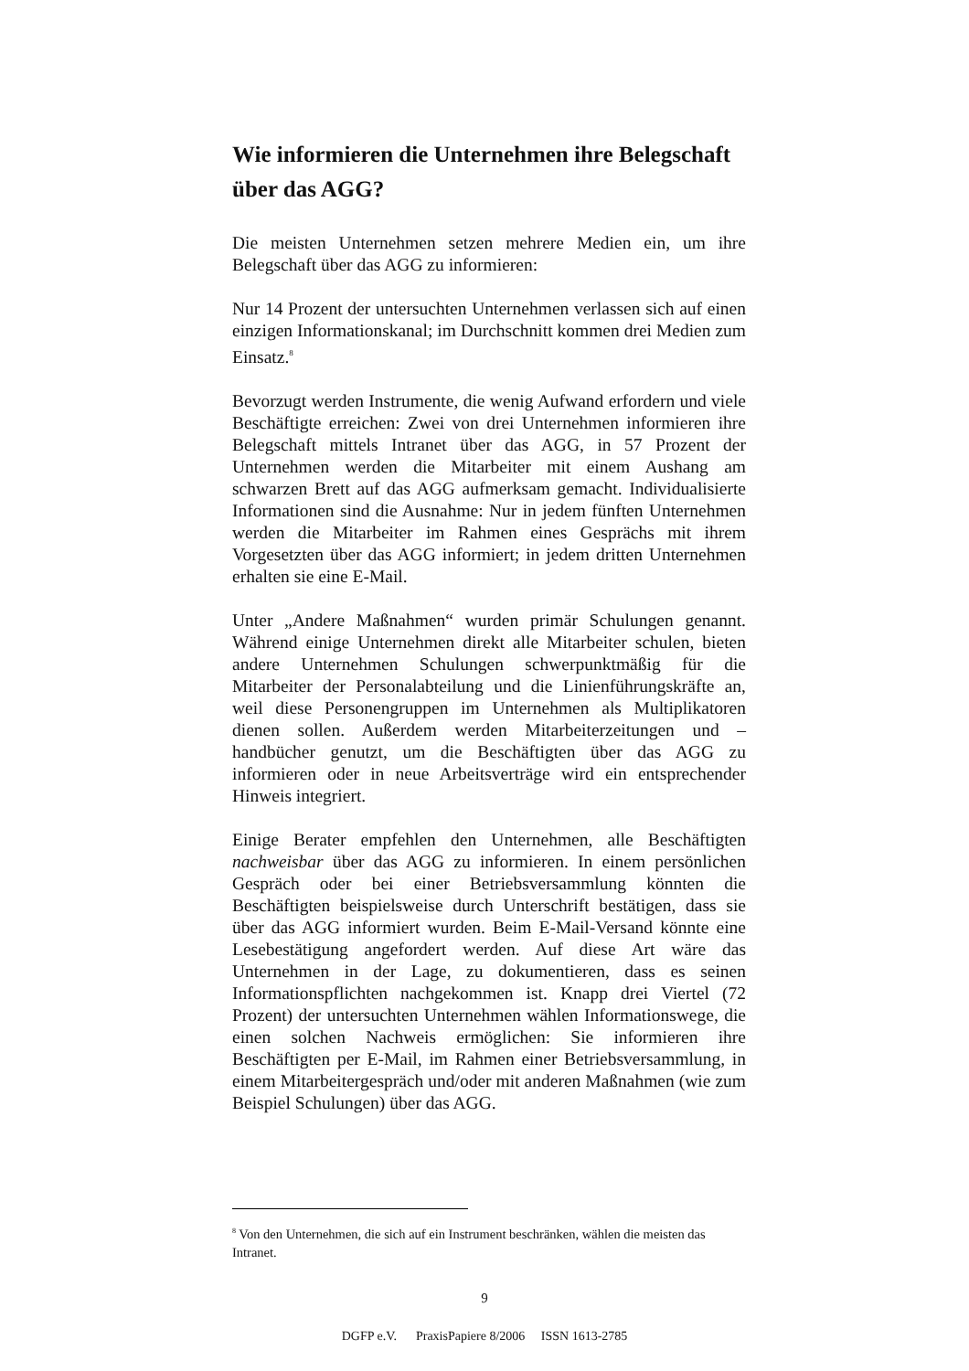Wie informieren die Unternehmen ihre Belegschaft über das AGG?
Die meisten Unternehmen setzen mehrere Medien ein, um ihre Belegschaft über das AGG zu informieren:
Nur 14 Prozent der untersuchten Unternehmen verlassen sich auf einen einzigen Informationskanal; im Durchschnitt kommen drei Medien zum Einsatz.<sup>8</sup>
Bevorzugt werden Instrumente, die wenig Aufwand erfordern und viele Beschäftigte erreichen: Zwei von drei Unternehmen informieren ihre Belegschaft mittels Intranet über das AGG, in 57 Prozent der Unternehmen werden die Mitarbeiter mit einem Aushang am schwarzen Brett auf das AGG aufmerksam gemacht. Individualisierte Informationen sind die Ausnahme: Nur in jedem fünften Unternehmen werden die Mitarbeiter im Rahmen eines Gesprächs mit ihrem Vorgesetzten über das AGG informiert; in jedem dritten Unternehmen erhalten sie eine E-Mail.
Unter „Andere Maßnahmen“ wurden primär Schulungen genannt. Während einige Unternehmen direkt alle Mitarbeiter schulen, bieten andere Unternehmen Schulungen schwerpunktmäßig für die Mitarbeiter der Personalabteilung und die Linienführungskräfte an, weil diese Personengruppen im Unternehmen als Multiplikatoren dienen sollen. Außerdem werden Mitarbeiterzeitungen und –handbücher genutzt, um die Beschäftigten über das AGG zu informieren oder in neue Arbeitsverträge wird ein entsprechender Hinweis integriert.
Einige Berater empfehlen den Unternehmen, alle Beschäftigten nachweisbar über das AGG zu informieren. In einem persönlichen Gespräch oder bei einer Betriebsversammlung könnten die Beschäftigten beispielsweise durch Unterschrift bestätigen, dass sie über das AGG informiert wurden. Beim E-Mail-Versand könnte eine Lesebestätigung angefordert werden. Auf diese Art wäre das Unternehmen in der Lage, zu dokumentieren, dass es seinen Informationspflichten nachgekommen ist. Knapp drei Viertel (72 Prozent) der untersuchten Unternehmen wählen Informationswege, die einen solchen Nachweis ermöglichen: Sie informieren ihre Beschäftigten per E-Mail, im Rahmen einer Betriebsversammlung, in einem Mitarbeitergespräch und/oder mit anderen Maßnahmen (wie zum Beispiel Schulungen) über das AGG.
<sup>8</sup> Von den Unternehmen, die sich auf ein Instrument beschränken, wählen die meisten das Intranet.
9
DGFP e.V. PraxisPapiere 8/2006 ISSN 1613-2785